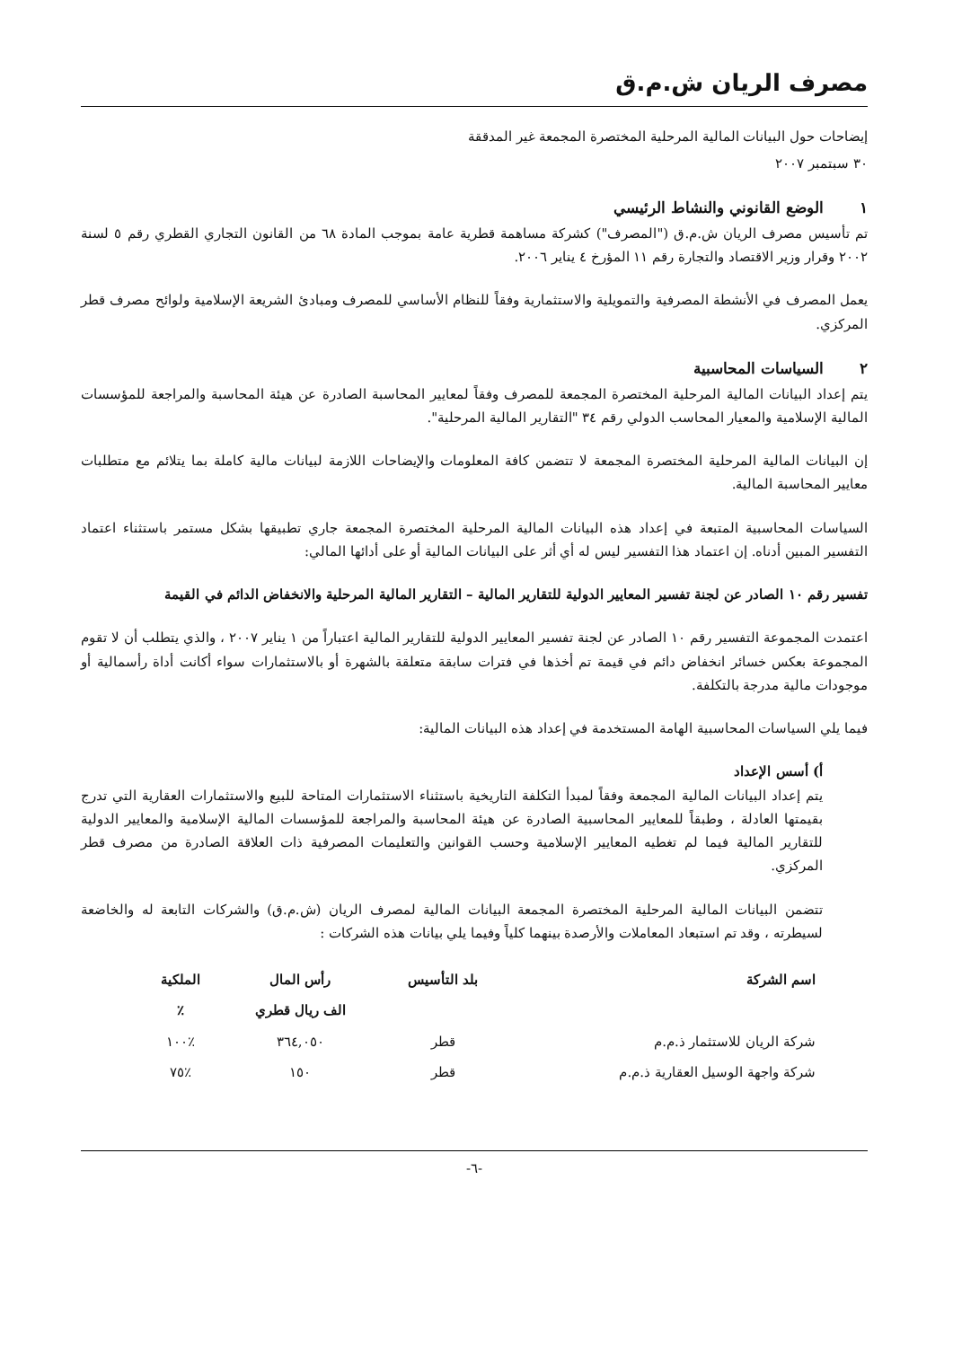مصرف الريان ش.م.ق
إيضاحات حول البيانات المالية المرحلية المختصرة المجمعة غير المدققة
٣٠ سبتمبر ٢٠٠٧
١ الوضع القانوني والنشاط الرئيسي
تم تأسيس مصرف الريان ش.م.ق ("المصرف") كشركة مساهمة قطرية عامة بموجب المادة ٦٨ من القانون التجاري القطري رقم ٥ لسنة ٢٠٠٢ وقرار وزير الاقتصاد والتجارة رقم ١١ المؤرخ ٤ يناير ٢٠٠٦.
يعمل المصرف في الأنشطة المصرفية والتمويلية والاستثمارية وفقاً للنظام الأساسي للمصرف ومبادئ الشريعة الإسلامية ولوائح مصرف قطر المركزي.
٢ السياسات المحاسبية
يتم إعداد البيانات المالية المرحلية المختصرة المجمعة للمصرف وفقاً لمعايير المحاسبة الصادرة عن هيئة المحاسبة والمراجعة للمؤسسات المالية الإسلامية والمعيار المحاسب الدولي رقم ٣٤ "التقارير المالية المرحلية".
إن البيانات المالية المرحلية المختصرة المجمعة لا تتضمن كافة المعلومات والإيضاحات اللازمة لبيانات مالية كاملة بما يتلائم مع متطلبات معايير المحاسبة المالية.
السياسات المحاسبية المتبعة في إعداد هذه البيانات المالية المرحلية المختصرة المجمعة جاري تطبيقها بشكل مستمر باستثناء اعتماد التفسير المبين أدناه. إن اعتماد هذا التفسير ليس له أي أثر على البيانات المالية أو على أدائها المالي:
تفسير رقم ١٠ الصادر عن لجنة تفسير المعايير الدولية للتقارير المالية – التقارير المالية المرحلية والانخفاض الدائم في القيمة
اعتمدت المجموعة التفسير رقم ١٠ الصادر عن لجنة تفسير المعايير الدولية للتقارير المالية اعتباراً من ١ يناير ٢٠٠٧ ، والذي يتطلب أن لا تقوم المجموعة بعكس خسائر انخفاض دائم في قيمة تم أخذها في فترات سابقة متعلقة بالشهرة أو بالاستثمارات سواء أكانت أداة رأسمالية أو موجودات مالية مدرجة بالتكلفة.
فيما يلي السياسات المحاسبية الهامة المستخدمة في إعداد هذه البيانات المالية:
أ) أسس الإعداد
يتم إعداد البيانات المالية المجمعة وفقاً لمبدأ التكلفة التاريخية باستثناء الاستثمارات المتاحة للبيع والاستثمارات العقارية التي تدرج بقيمتها العادلة ، وطبقاً للمعايير المحاسبية الصادرة عن هيئة المحاسبة والمراجعة للمؤسسات المالية الإسلامية والمعايير الدولية للتقارير المالية فيما لم تغطيه المعايير الإسلامية وحسب القوانين والتعليمات المصرفية ذات العلاقة الصادرة من مصرف قطر المركزي.
تتضمن البيانات المالية المرحلية المختصرة المجمعة البيانات المالية لمصرف الريان (ش.م.ق) والشركات التابعة له والخاضعة لسيطرته ، وقد تم استبعاد المعاملات والأرصدة بينهما كلياً وفيما يلي بيانات هذه الشركات :
| اسم الشركة | بلد التأسيس | رأس المال | الملكية |
| --- | --- | --- | --- |
| | | الف ريال قطري | ٪ |
| شركة الريان للاستثمار ذ.م.م | قطر | ٣٦٤,٠٥٠ | ٪١٠٠ |
| شركة واجهة الوسيل العقارية ذ.م.م | قطر | ١٥٠ | ٪٧٥ |
-٦-